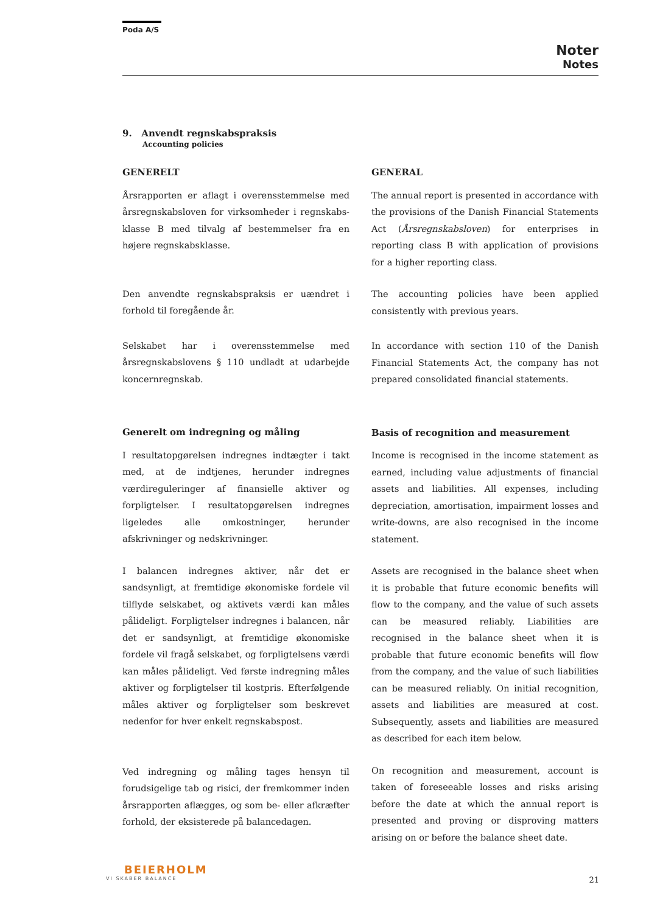Poda A/S
Noter
Notes
9. Anvendt regnskabspraksis
Accounting policies
GENERELT
Årsrapporten er aflagt i overensstemmelse med årsregnskabsloven for virksomheder i regnskabs-klasse B med tilvalg af bestemmelser fra en højere regnskabsklasse.
Den anvendte regnskabspraksis er uændret i forhold til foregående år.
Selskabet har i overensstemmelse med årsregnskabslovens § 110 undladt at udarbejde koncernregnskab.
Generelt om indregning og måling
I resultatopgørelsen indregnes indtægter i takt med, at de indtjenes, herunder indregnes værdireguleringer af finansielle aktiver og forpligtelser. I resultatopgørelsen indregnes ligeledes alle omkostninger, herunder afskrivninger og nedskrivninger.
I balancen indregnes aktiver, når det er sandsynligt, at fremtidige økonomiske fordele vil tilflyde selskabet, og aktivets værdi kan måles pålideligt. Forpligtelser indregnes i balancen, når det er sandsynligt, at fremtidige økonomiske fordele vil fragå selskabet, og forpligtelsens værdi kan måles pålideligt. Ved første indregning måles aktiver og forpligtelser til kostpris. Efterfølgende måles aktiver og forpligtelser som beskrevet nedenfor for hver enkelt regnskabspost.
Ved indregning og måling tages hensyn til forudsigelige tab og risici, der fremkommer inden årsrapporten aflægges, og som be- eller afkræfter forhold, der eksisterede på balancedagen.
GENERAL
The annual report is presented in accordance with the provisions of the Danish Financial Statements Act (Årsregnskabsloven) for enterprises in reporting class B with application of provisions for a higher reporting class.
The accounting policies have been applied consistently with previous years.
In accordance with section 110 of the Danish Financial Statements Act, the company has not prepared consolidated financial statements.
Basis of recognition and measurement
Income is recognised in the income statement as earned, including value adjustments of financial assets and liabilities. All expenses, including depreciation, amortisation, impairment losses and write-downs, are also recognised in the income statement.
Assets are recognised in the balance sheet when it is probable that future economic benefits will flow to the company, and the value of such assets can be measured reliably. Liabilities are recognised in the balance sheet when it is probable that future economic benefits will flow from the company, and the value of such liabilities can be measured reliably. On initial recognition, assets and liabilities are measured at cost. Subsequently, assets and liabilities are measured as described for each item below.
On recognition and measurement, account is taken of foreseeable losses and risks arising before the date at which the annual report is presented and proving or disproving matters arising on or before the balance sheet date.
BEIERHOLM
VI SKABER BALANCE
21